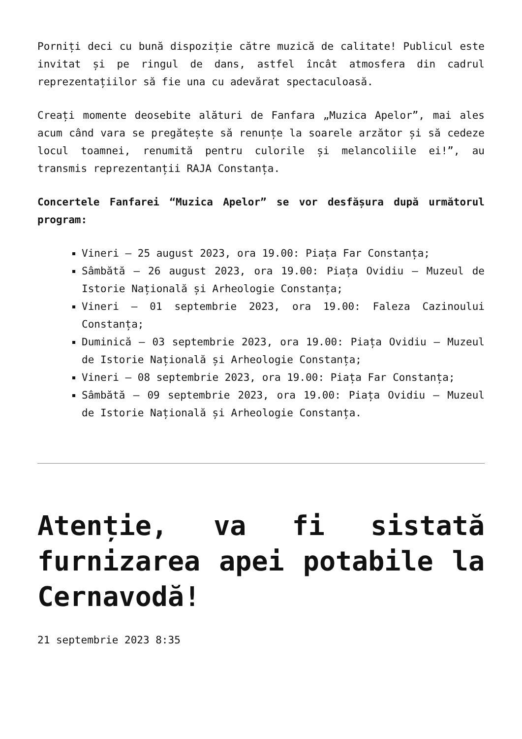Porniți deci cu bună dispoziție către muzică de calitate! Publicul este invitat și pe ringul de dans, astfel încât atmosfera din cadrul reprezentațiilor să fie una cu adevărat spectaculoasă.
Creați momente deosebite alături de Fanfara „Muzica Apelor”, mai ales acum când vara se pregătește să renunțe la soarele arzător și să cedeze locul toamnei, renumită pentru culorile și melancoliile ei!”, au transmis reprezentanții RAJA Constanța.
Concertele Fanfarei “Muzica Apelor” se vor desfășura după următorul program:
Vineri – 25 august 2023, ora 19.00: Piața Far Constanța;
Sâmbătă – 26 august 2023, ora 19.00: Piața Ovidiu – Muzeul de Istorie Națională și Arheologie Constanța;
Vineri – 01 septembrie 2023, ora 19.00: Faleza Cazinoului Constanța;
Duminică – 03 septembrie 2023, ora 19.00: Piața Ovidiu – Muzeul de Istorie Națională și Arheologie Constanța;
Vineri – 08 septembrie 2023, ora 19.00: Piața Far Constanța;
Sâmbătă – 09 septembrie 2023, ora 19.00: Piața Ovidiu – Muzeul de Istorie Națională și Arheologie Constanța.
Atenție, va fi sistată furnizarea apei potabile la Cernavodă!
21 septembrie 2023 8:35